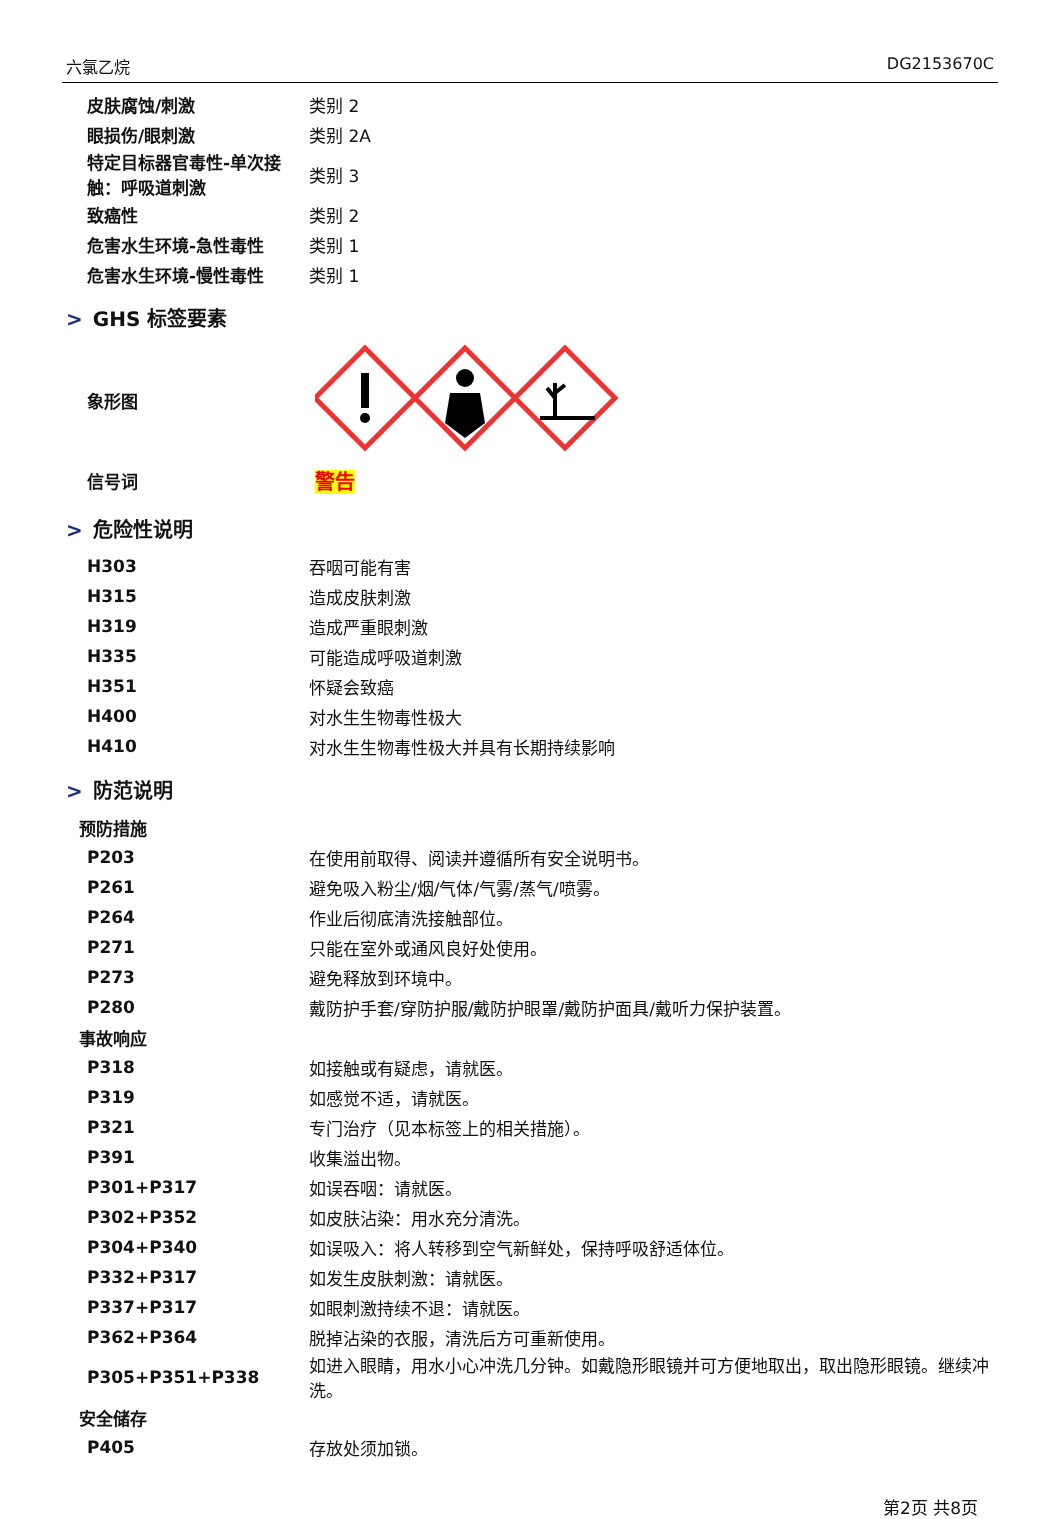六氯乙烷 DG2153670C
| 皮肤腐蚀/刺激 | 类别 2 |
| 眼损伤/眼刺激 | 类别 2A |
| 特定目标器官毒性-单次接触：呼吸道刺激 | 类别 3 |
| 致癌性 | 类别 2 |
| 危害水生环境-急性毒性 | 类别 1 |
| 危害水生环境-慢性毒性 | 类别 1 |
> GHS 标签要素
| 象形图 | |
| 信号词 | 警告 |
> 危险性说明
| H303 | 吞咽可能有害 |
| H315 | 造成皮肤刺激 |
| H319 | 造成严重眼刺激 |
| H335 | 可能造成呼吸道刺激 |
| H351 | 怀疑会致癌 |
| H400 | 对水生生物毒性极大 |
| H410 | 对水生生物毒性极大并具有长期持续影响 |
> 防范说明
| 预防措施 | |
| P203 | 在使用前取得、阅读并遵循所有安全说明书。 |
| P261 | 避免吸入粉尘/烟/气体/气雾/蒸气/喷雾。 |
| P264 | 作业后彻底清洗接触部位。 |
| P271 | 只能在室外或通风良好处使用。 |
| P273 | 避免释放到环境中。 |
| P280 | 戴防护手套/穿防护服/戴防护眼罩/戴防护面具/戴听力保护装置。 |
| 事故响应 | |
| P318 | 如接触或有疑虑，请就医。 |
| P319 | 如感觉不适，请就医。 |
| P321 | 专门治疗（见本标签上的相关措施）。 |
| P391 | 收集溢出物。 |
| P301+P317 | 如误吞咽：请就医。 |
| P302+P352 | 如皮肤沾染：用水充分清洗。 |
| P304+P340 | 如误吸入：将人转移到空气新鲜处，保持呼吸舒适体位。 |
| P332+P317 | 如发生皮肤刺激：请就医。 |
| P337+P317 | 如眼刺激持续不退：请就医。 |
| P362+P364 | 脱掉沾染的衣服，清洗后方可重新使用。 |
| P305+P351+P338 | 如进入眼睛，用水小心冲洗几分钟。如戴隐形眼镜并可方便地取出，取出隐形眼镜。继续冲洗。 |
| 安全储存 | |
| P405 | 存放处须加锁。 |
第2页 共8页